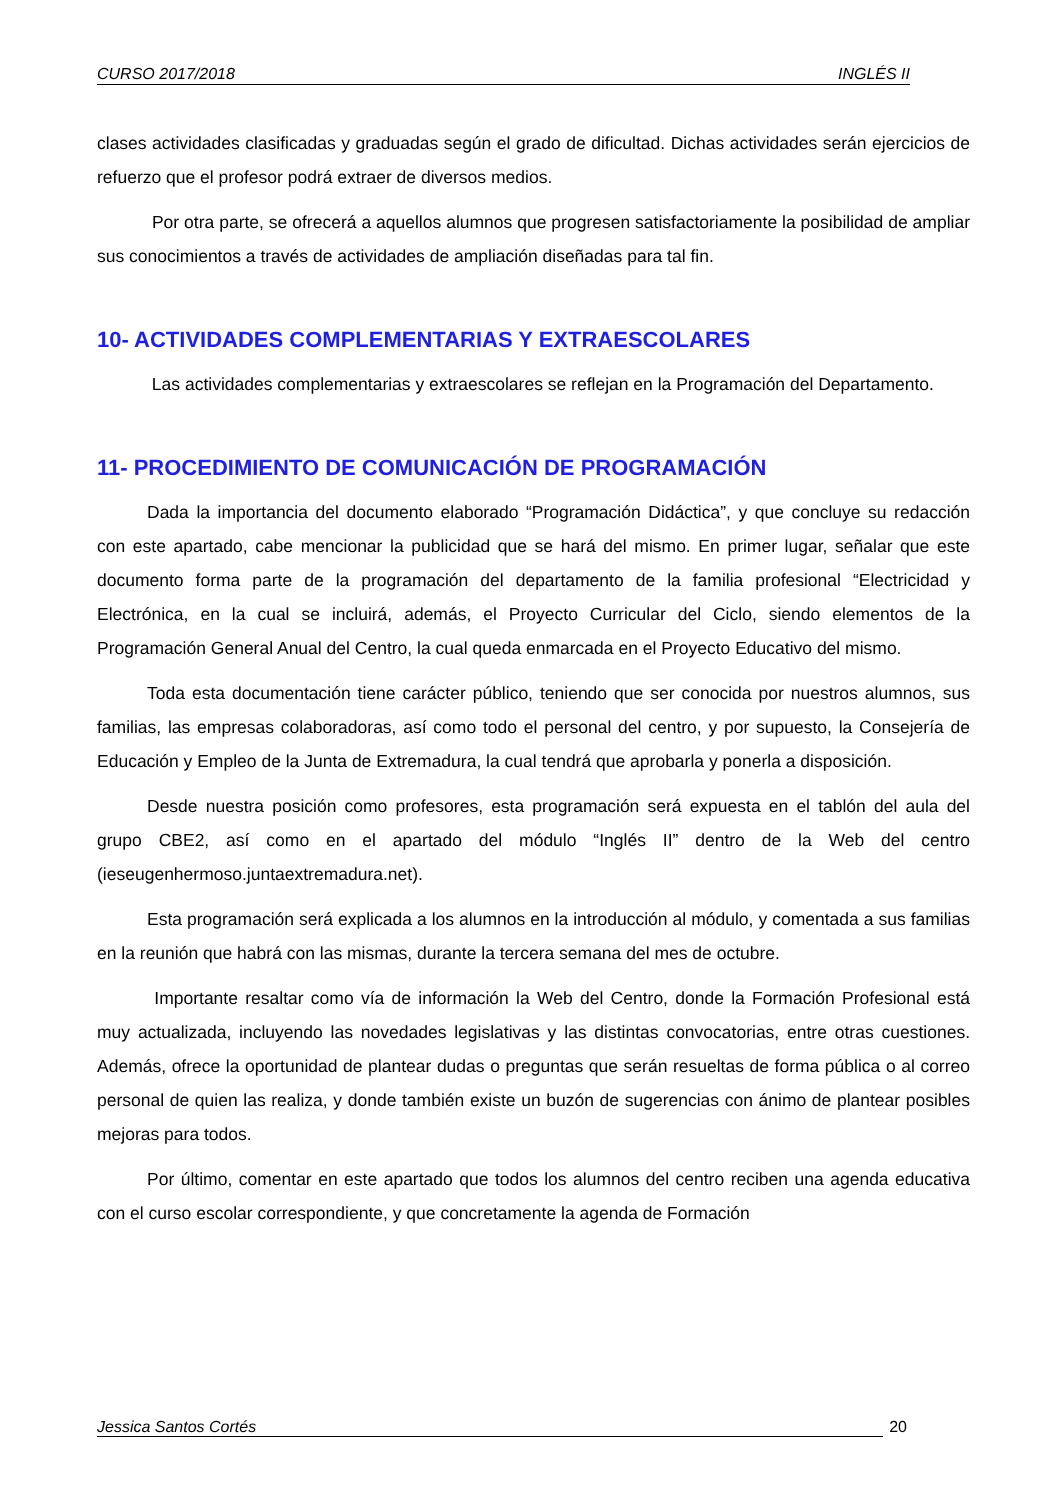CURSO 2017/2018 INGLÉS II
clases actividades clasificadas y graduadas según el grado de dificultad. Dichas actividades serán ejercicios de refuerzo que el profesor podrá extraer de diversos medios.
Por otra parte, se ofrecerá a aquellos alumnos que progresen satisfactoriamente la posibilidad de ampliar sus conocimientos a través de actividades de ampliación diseñadas para tal fin.
10- ACTIVIDADES COMPLEMENTARIAS Y EXTRAESCOLARES
Las actividades complementarias y extraescolares se reflejan en la Programación del Departamento.
11- PROCEDIMIENTO DE COMUNICACIÓN DE PROGRAMACIÓN
Dada la importancia del documento elaborado “Programación Didáctica”, y que concluye su redacción con este apartado, cabe mencionar la publicidad que se hará del mismo. En primer lugar, señalar que este documento forma parte de la programación del departamento de la familia profesional “Electricidad y Electrónica, en la cual se incluirá, además, el Proyecto Curricular del Ciclo, siendo elementos de la Programación General Anual del Centro, la cual queda enmarcada en el Proyecto Educativo del mismo.
Toda esta documentación tiene carácter público, teniendo que ser conocida por nuestros alumnos, sus familias, las empresas colaboradoras, así como todo el personal del centro, y por supuesto, la Consejería de Educación y Empleo de la Junta de Extremadura, la cual tendrá que aprobarla y ponerla a disposición.
Desde nuestra posición como profesores, esta programación será expuesta en el tablón del aula del grupo CBE2, así como en el apartado del módulo “Inglés II” dentro de la Web del centro (ieseugenhermoso.juntaextremadura.net).
Esta programación será explicada a los alumnos en la introducción al módulo, y comentada a sus familias en la reunión que habrá con las mismas, durante la tercera semana del mes de octubre.
Importante resaltar como vía de información la Web del Centro, donde la Formación Profesional está muy actualizada, incluyendo las novedades legislativas y las distintas convocatorias, entre otras cuestiones. Además, ofrece la oportunidad de plantear dudas o preguntas que serán resueltas de forma pública o al correo personal de quien las realiza, y donde también existe un buzón de sugerencias con ánimo de plantear posibles mejoras para todos.
Por último, comentar en este apartado que todos los alumnos del centro reciben una agenda educativa con el curso escolar correspondiente, y que concretamente la agenda de Formación
Jessica Santos Cortés 20